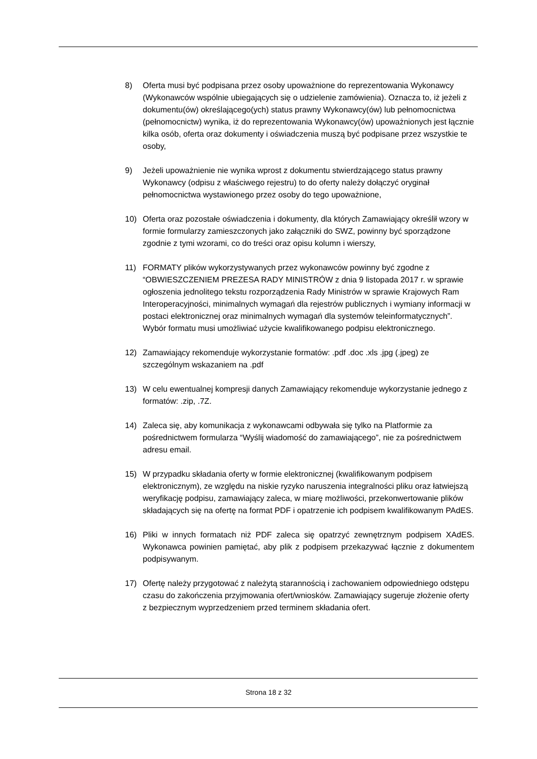8) Oferta musi być podpisana przez osoby upoważnione do reprezentowania Wykonawcy (Wykonawców wspólnie ubiegających się o udzielenie zamówienia). Oznacza to, iż jeżeli z dokumentu(ów) określającego(ych) status prawny Wykonawcy(ów) lub pełnomocnictwa (pełnomocnictw) wynika, iż do reprezentowania Wykonawcy(ów) upoważnionych jest łącznie kilka osób, oferta oraz dokumenty i oświadczenia muszą być podpisane przez wszystkie te osoby,
9) Jeżeli upoważnienie nie wynika wprost z dokumentu stwierdzającego status prawny Wykonawcy (odpisu z właściwego rejestru) to do oferty należy dołączyć oryginał pełnomocnictwa wystawionego przez osoby do tego upoważnione,
10) Oferta oraz pozostałe oświadczenia i dokumenty, dla których Zamawiający określił wzory w formie formularzy zamieszczonych jako załączniki do SWZ, powinny być sporządzone zgodnie z tymi wzorami, co do treści oraz opisu kolumn i wierszy,
11) FORMATY plików wykorzystywanych przez wykonawców powinny być zgodne z “OBWIESZCZENIEM PREZESA RADY MINISTRÓW z dnia 9 listopada 2017 r. w sprawie ogłoszenia jednolitego tekstu rozporządzenia Rady Ministrów w sprawie Krajowych Ram Interoperacyjności, minimalnych wymagań dla rejestrów publicznych i wymiany informacji w postaci elektronicznej oraz minimalnych wymagań dla systemów teleinformatycznych”. Wybór formatu musi umożliwiać użycie kwalifikowanego podpisu elektronicznego.
12) Zamawiający rekomenduje wykorzystanie formatów: .pdf .doc .xls .jpg (.jpeg) ze szczególnym wskazaniem na .pdf
13) W celu ewentualnej kompresji danych Zamawiający rekomenduje wykorzystanie jednego z formatów: .zip, .7Z.
14) Zaleca się, aby komunikacja z wykonawcami odbywała się tylko na Platformie za pośrednictwem formularza “Wyślij wiadomość do zamawiającego”, nie za pośrednictwem adresu email.
15) W przypadku składania oferty w formie elektronicznej (kwalifikowanym podpisem elektronicznym), ze względu na niskie ryzyko naruszenia integralności pliku oraz łatwiejszą weryfikację podpisu, zamawiający zaleca, w miarę możliwości, przekonwertowanie plików składających się na ofertę na format PDF i opatrzenie ich podpisem kwalifikowanym PAdES.
16) Pliki w innych formatach niż PDF zaleca się opatrzyć zewnętrznym podpisem XAdES. Wykonawca powinien pamiętać, aby plik z podpisem przekazywać łącznie z dokumentem podpisywanym.
17) Ofertę należy przygotować z należytą starannością i zachowaniem odpowiedniego odstępu czasu do zakończenia przyjmowania ofert/wniosków. Zamawiający sugeruje złożenie oferty z bezpiecznym wyprzedzeniem przed terminem składania ofert.
Strona 18 z 32